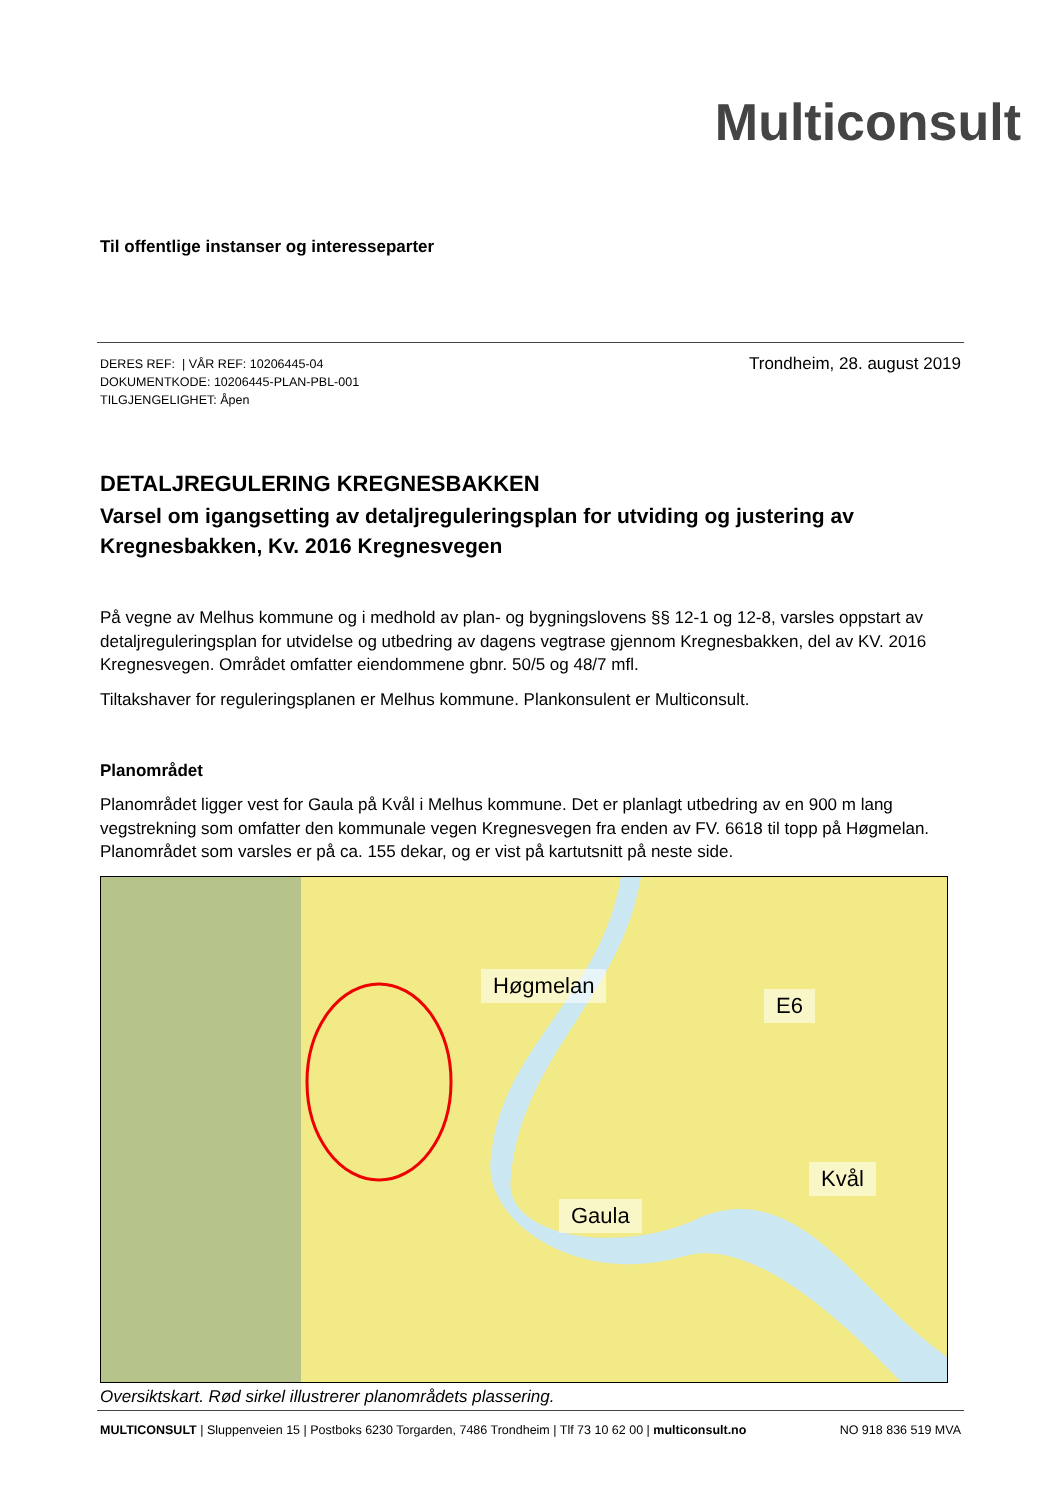Multiconsult
Til offentlige instanser og interesseparter
DERES REF: | VÅR REF: 10206445-04
DOKUMENTKODE: 10206445-PLAN-PBL-001
TILGJENGELIGHET: Åpen
Trondheim, 28. august 2019
DETALJREGULERING KREGNESBAKKEN
Varsel om igangsetting av detaljreguleringsplan for utviding og justering av Kregnesbakken, Kv. 2016 Kregnesvegen
På vegne av Melhus kommune og i medhold av plan- og bygningslovens §§ 12-1 og 12-8, varsles oppstart av detaljreguleringsplan for utvidelse og utbedring av dagens vegtrase gjennom Kregnesbakken, del av KV. 2016 Kregnesvegen. Området omfatter eiendommene gbnr. 50/5 og 48/7 mfl.
Tiltakshaver for reguleringsplanen er Melhus kommune. Plankonsulent er Multiconsult.
Planområdet
Planområdet ligger vest for Gaula på Kvål i Melhus kommune. Det er planlagt utbedring av en 900 m lang vegstrekning som omfatter den kommunale vegen Kregnesvegen fra enden av FV. 6618 til topp på Høgmelan. Planområdet som varsles er på ca. 155 dekar, og er vist på kartutsnitt på neste side.
Høgmelan
E6
Gaula
Kvål
Oversiktskart. Rød sirkel illustrerer planområdets plassering.
MULTICONSULT | Sluppenveien 15 | Postboks 6230 Torgarden, 7486 Trondheim | Tlf 73 10 62 00 | multiconsult.no
NO 918 836 519 MVA